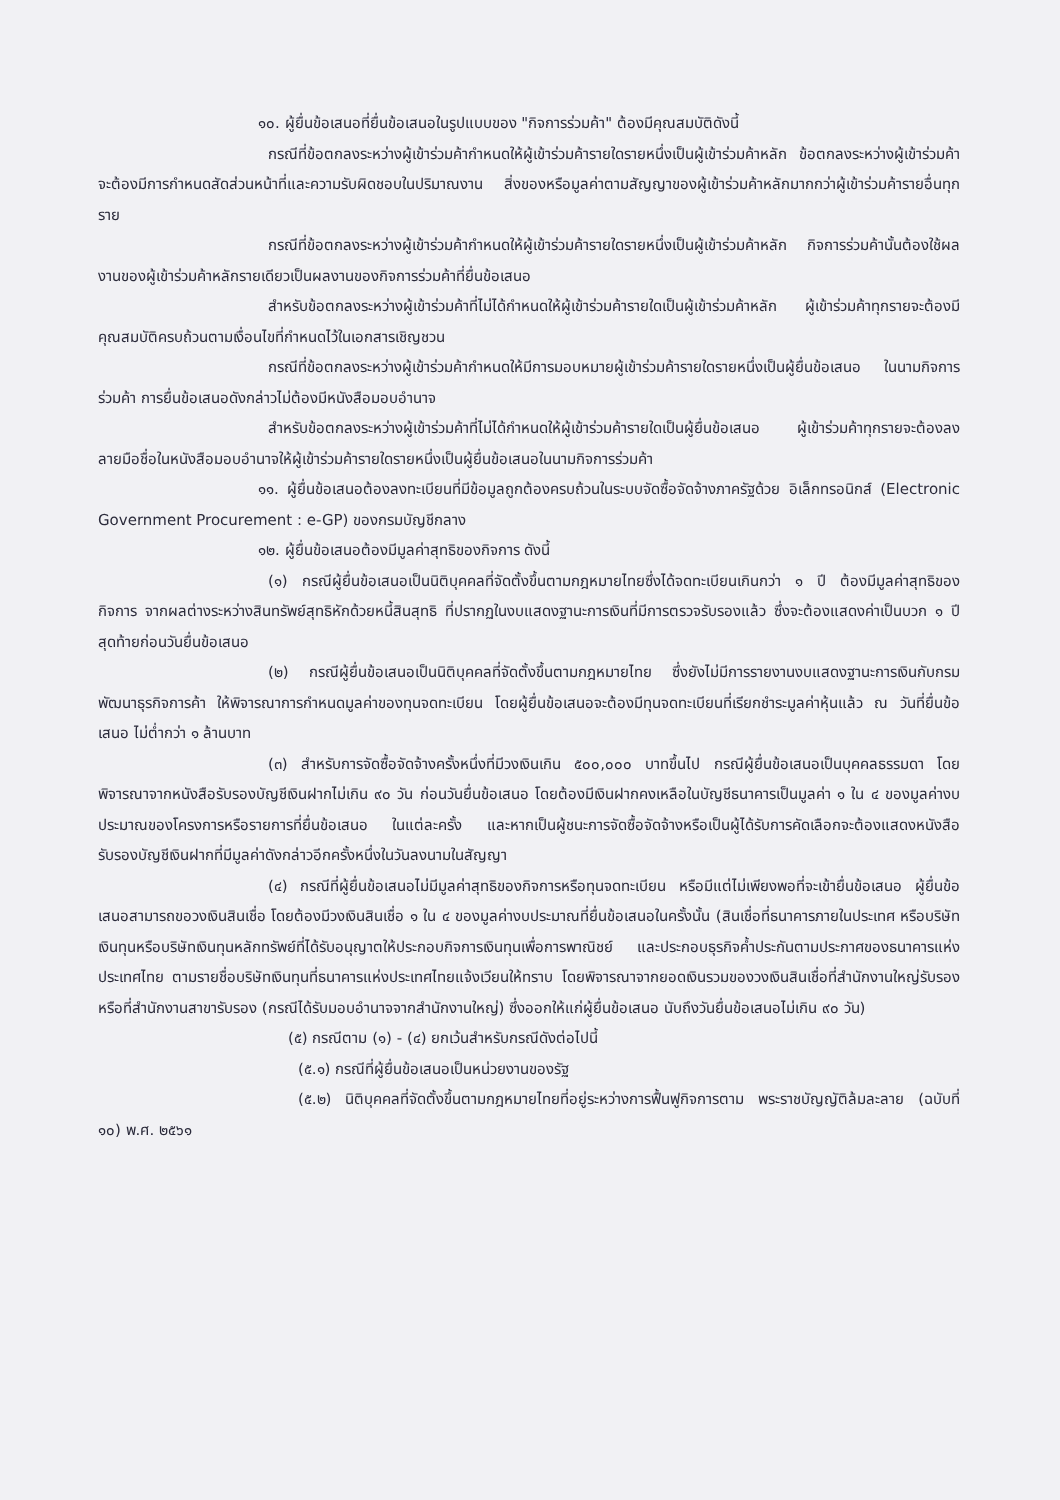๑๐. ผู้ยื่นข้อเสนอที่ยื่นข้อเสนอในรูปแบบของ "กิจการร่วมค้า" ต้องมีคุณสมบัติดังนี้
กรณีที่ข้อตกลงระหว่างผู้เข้าร่วมค้ากำหนดให้ผู้เข้าร่วมค้ารายใดรายหนึ่งเป็นผู้เข้าร่วมค้าหลัก ข้อตกลงระหว่างผู้เข้าร่วมค้าจะต้องมีการกำหนดสัดส่วนหน้าที่และความรับผิดชอบในปริมาณงาน สิ่งของหรือมูลค่าตามสัญญาของผู้เข้าร่วมค้าหลักมากกว่าผู้เข้าร่วมค้ารายอื่นทุกราย
กรณีที่ข้อตกลงระหว่างผู้เข้าร่วมค้ากำหนดให้ผู้เข้าร่วมค้ารายใดรายหนึ่งเป็นผู้เข้าร่วมค้าหลัก กิจการร่วมค้านั้นต้องใช้ผลงานของผู้เข้าร่วมค้าหลักรายเดียวเป็นผลงานของกิจการร่วมค้าที่ยื่นข้อเสนอ
สำหรับข้อตกลงระหว่างผู้เข้าร่วมค้าที่ไม่ได้กำหนดให้ผู้เข้าร่วมค้ารายใดเป็นผู้เข้าร่วมค้าหลัก ผู้เข้าร่วมค้าทุกรายจะต้องมีคุณสมบัติครบถ้วนตามเงื่อนไขที่กำหนดไว้ในเอกสารเชิญชวน
กรณีที่ข้อตกลงระหว่างผู้เข้าร่วมค้ากำหนดให้มีการมอบหมายผู้เข้าร่วมค้ารายใดรายหนึ่งเป็นผู้ยื่นข้อเสนอ ในนามกิจการร่วมค้า การยื่นข้อเสนอดังกล่าวไม่ต้องมีหนังสือมอบอำนาจ
สำหรับข้อตกลงระหว่างผู้เข้าร่วมค้าที่ไม่ได้กำหนดให้ผู้เข้าร่วมค้ารายใดเป็นผู้ยื่นข้อเสนอ ผู้เข้าร่วมค้าทุกรายจะต้องลงลายมือชื่อในหนังสือมอบอำนาจให้ผู้เข้าร่วมค้ารายใดรายหนึ่งเป็นผู้ยื่นข้อเสนอในนามกิจการร่วมค้า
๑๑. ผู้ยื่นข้อเสนอต้องลงทะเบียนที่มีข้อมูลถูกต้องครบถ้วนในระบบจัดซื้อจัดจ้างภาครัฐด้วย อิเล็กทรอนิกส์ (Electronic Government Procurement : e-GP) ของกรมบัญชีกลาง
๑๒. ผู้ยื่นข้อเสนอต้องมีมูลค่าสุทธิของกิจการ ดังนี้
(๑) กรณีผู้ยื่นข้อเสนอเป็นนิติบุคคลที่จัดตั้งขึ้นตามกฎหมายไทยซึ่งได้จดทะเบียนเกินกว่า ๑ ปี ต้องมีมูลค่าสุทธิของกิจการ จากผลต่างระหว่างสินทรัพย์สุทธิหักด้วยหนี้สินสุทธิ ที่ปรากฏในงบแสดงฐานะการเงินที่มีการตรวจรับรองแล้ว ซึ่งจะต้องแสดงค่าเป็นบวก ๑ ปีสุดท้ายก่อนวันยื่นข้อเสนอ
(๒) กรณีผู้ยื่นข้อเสนอเป็นนิติบุคคลที่จัดตั้งขึ้นตามกฎหมายไทย ซึ่งยังไม่มีการรายงานงบแสดงฐานะการเงินกับกรมพัฒนาธุรกิจการค้า ให้พิจารณาการกำหนดมูลค่าของทุนจดทะเบียน โดยผู้ยื่นข้อเสนอจะต้องมีทุนจดทะเบียนที่เรียกชำระมูลค่าหุ้นแล้ว ณ วันที่ยื่นข้อเสนอ ไม่ต่ำกว่า ๑ ล้านบาท
(๓) สำหรับการจัดซื้อจัดจ้างครั้งหนึ่งที่มีวงเงินเกิน ๕๐๐,๐๐๐ บาทขึ้นไป กรณีผู้ยื่นข้อเสนอเป็นบุคคลธรรมดา โดยพิจารณาจากหนังสือรับรองบัญชีเงินฝากไม่เกิน ๙๐ วัน ก่อนวันยื่นข้อเสนอ โดยต้องมีเงินฝากคงเหลือในบัญชีธนาคารเป็นมูลค่า ๑ ใน ๔ ของมูลค่างบประมาณของโครงการหรือรายการที่ยื่นข้อเสนอ ในแต่ละครั้ง และหากเป็นผู้ชนะการจัดซื้อจัดจ้างหรือเป็นผู้ได้รับการคัดเลือกจะต้องแสดงหนังสือรับรองบัญชีเงินฝากที่มีมูลค่าดังกล่าวอีกครั้งหนึ่งในวันลงนามในสัญญา
(๔) กรณีที่ผู้ยื่นข้อเสนอไม่มีมูลค่าสุทธิของกิจการหรือทุนจดทะเบียน หรือมีแต่ไม่เพียงพอที่จะเข้ายื่นข้อเสนอ ผู้ยื่นข้อเสนอสามารถขอวงเงินสินเชื่อ โดยต้องมีวงเงินสินเชื่อ ๑ ใน ๔ ของมูลค่างบประมาณที่ยื่นข้อเสนอในครั้งนั้น (สินเชื่อที่ธนาคารภายในประเทศ หรือบริษัทเงินทุนหรือบริษัทเงินทุนหลักทรัพย์ที่ได้รับอนุญาตให้ประกอบกิจการเงินทุนเพื่อการพาณิชย์ และประกอบธุรกิจค้ำประกันตามประกาศของธนาคารแห่งประเทศไทย ตามรายชื่อบริษัทเงินทุนที่ธนาคารแห่งประเทศไทยแจ้งเวียนให้ทราบ โดยพิจารณาจากยอดเงินรวมของวงเงินสินเชื่อที่สำนักงานใหญ่รับรอง หรือที่สำนักงานสาขารับรอง (กรณีได้รับมอบอำนาจจากสำนักงานใหญ่) ซึ่งออกให้แก่ผู้ยื่นข้อเสนอ นับถึงวันยื่นข้อเสนอไม่เกิน ๙๐ วัน)
(๕) กรณีตาม (๑) - (๔) ยกเว้นสำหรับกรณีดังต่อไปนี้
(๕.๑) กรณีที่ผู้ยื่นข้อเสนอเป็นหน่วยงานของรัฐ
(๕.๒) นิติบุคคลที่จัดตั้งขึ้นตามกฎหมายไทยที่อยู่ระหว่างการฟื้นฟูกิจการตาม พระราชบัญญัติล้มละลาย (ฉบับที่ ๑๐) พ.ศ. ๒๕๖๑